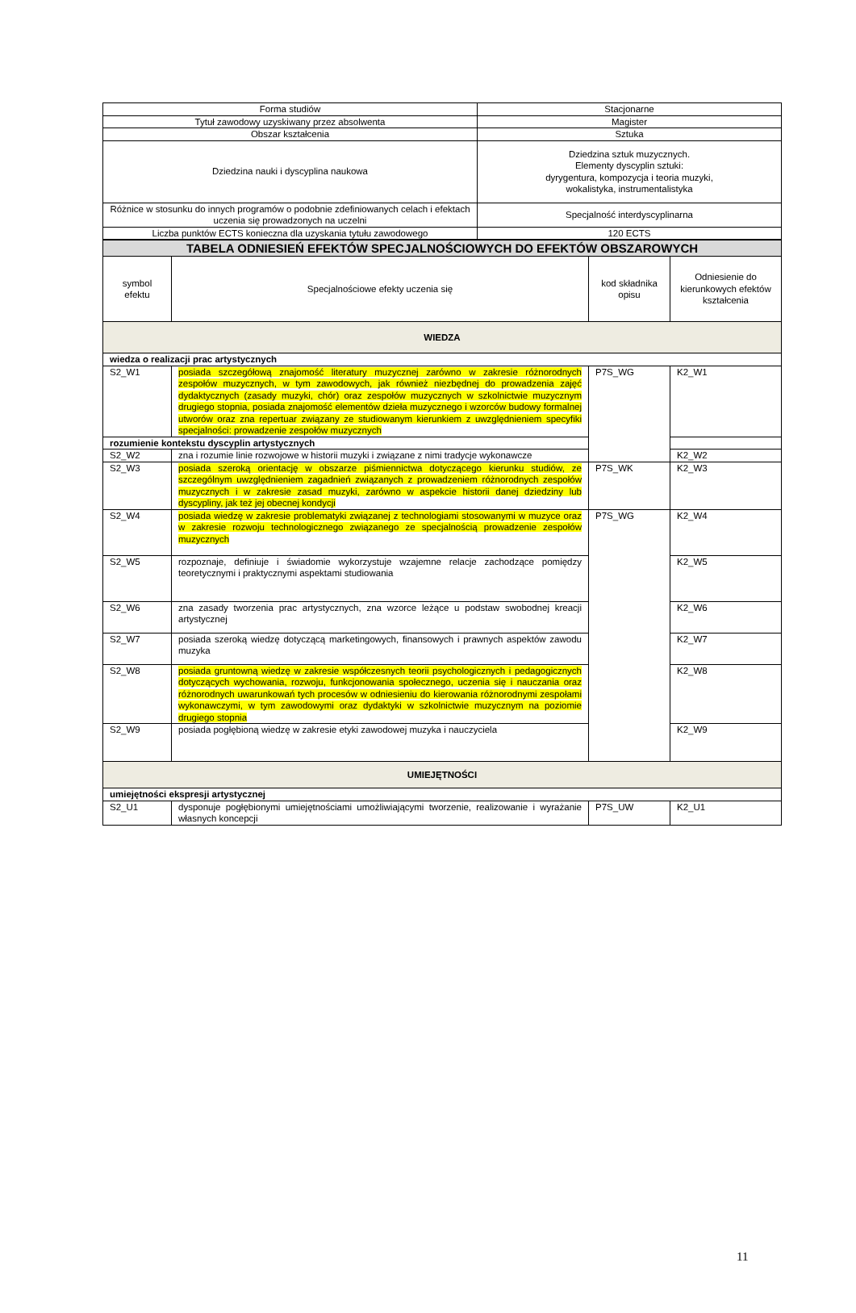| Forma studiów | Stacjonarne |
| Tytuł zawodowy uzyskiwany przez absolwenta | Magister |
| Obszar kształcenia | Sztuka |
| Dziedzina nauki i dyscyplina naukowa | Dziedzina sztuk muzycznych. Elementy dyscyplin sztuki: dyrygentura, kompozycja i teoria muzyki, wokalistyka, instrumentalistyka |
| Różnice w stosunku do innych programów o podobnie zdefiniowanych celach i efektach uczenia się prowadzonych na uczelni | Specjalność interdyscyplinarna |
| Liczba punktów ECTS konieczna dla uzyskania tytułu zawodowego | 120 ECTS |
| TABELA ODNIESIEŃ EFEKTÓW SPECJALNOŚCIOWYCH DO EFEKTÓW OBSZAROWYCH | | | |
| symbol efektu | Specjalnościowe efekty uczenia się | kod składnika opisu | Odniesienie do kierunkowych efektów kształcenia |
| WIEDZA | | | |
| wiedza o realizacji prac artystycznych | | | |
| S2_W1 | posiada szczegółową znajomość literatury muzycznej zarówno w zakresie różnorodnych zespołów muzycznych, w tym zawodowych, jak również niezbędnej do prowadzenia zajęć dydaktycznych (zasady muzyki, chór) oraz zespołów muzycznych w szkolnictwie muzycznym drugiego stopnia, posiada znajomość elementów dzieła muzycznego i wzorców budowy formalnej utworów oraz zna repertuar związany ze studiowanym kierunkiem z uwzględnieniem specyfiki specjalności: prowadzenie zespołów muzycznych | P7S_WG | K2_W1 |
| rozumienie kontekstu dyscyplin artystycznych | | | |
| S2_W2 | zna i rozumie linie rozwojowe w historii muzyki i związane z nimi tradycje wykonawcze | | K2_W2 |
| S2_W3 | posiada szeroką orientację w obszarze piśmiennictwa dotyczącego kierunku studiów, ze szczególnym uwzględnieniem zagadnień związanych z prowadzeniem różnorodnych zespołów muzycznych i w zakresie zasad muzyki, zarówno w aspekcie historii danej dziedziny lub dyscypliny, jak też jej obecnej kondycji | P7S_WK | K2_W3 |
| S2_W4 | posiada wiedzę w zakresie problematyki związanej z technologiami stosowanymi w muzyce oraz w zakresie rozwoju technologicznego związanego ze specjalnością prowadzenie zespołów muzycznych | P7S_WG | K2_W4 |
| S2_W5 | rozpoznaje, definiuje i świadomie wykorzystuje wzajemne relacje zachodzące pomiędzy teoretycznymi i praktycznymi aspektami studiowania | | K2_W5 |
| S2_W6 | zna zasady tworzenia prac artystycznych, zna wzorce leżące u podstaw swobodnej kreacji artystycznej | | K2_W6 |
| S2_W7 | posiada szeroką wiedzę dotyczącą marketingowych, finansowych i prawnych aspektów zawodu muzyka | | K2_W7 |
| S2_W8 | posiada gruntowną wiedzę w zakresie współczesnych teorii psychologicznych i pedagogicznych dotyczących wychowania, rozwoju, funkcjonowania społecznego, uczenia się i nauczania oraz różnorodnych uwarunkowań tych procesów w odniesieniu do kierowania różnorodnymi zespołami wykonawczymi, w tym zawodowymi oraz dydaktyki w szkolnictwie muzycznym na poziomie drugiego stopnia | | K2_W8 |
| S2_W9 | posiada pogłębioną wiedzę w zakresie etyki zawodowej muzyka i nauczyciela | | K2_W9 |
| UMIEJĘTNOŚCI | | | |
| umiejętności ekspresji artystycznej | | | |
| S2_U1 | dysponuje pogłębionymi umiejętnościami umożliwiającymi tworzenie, realizowanie i wyrażanie własnych koncepcji | P7S_UW | K2_U1 |
11